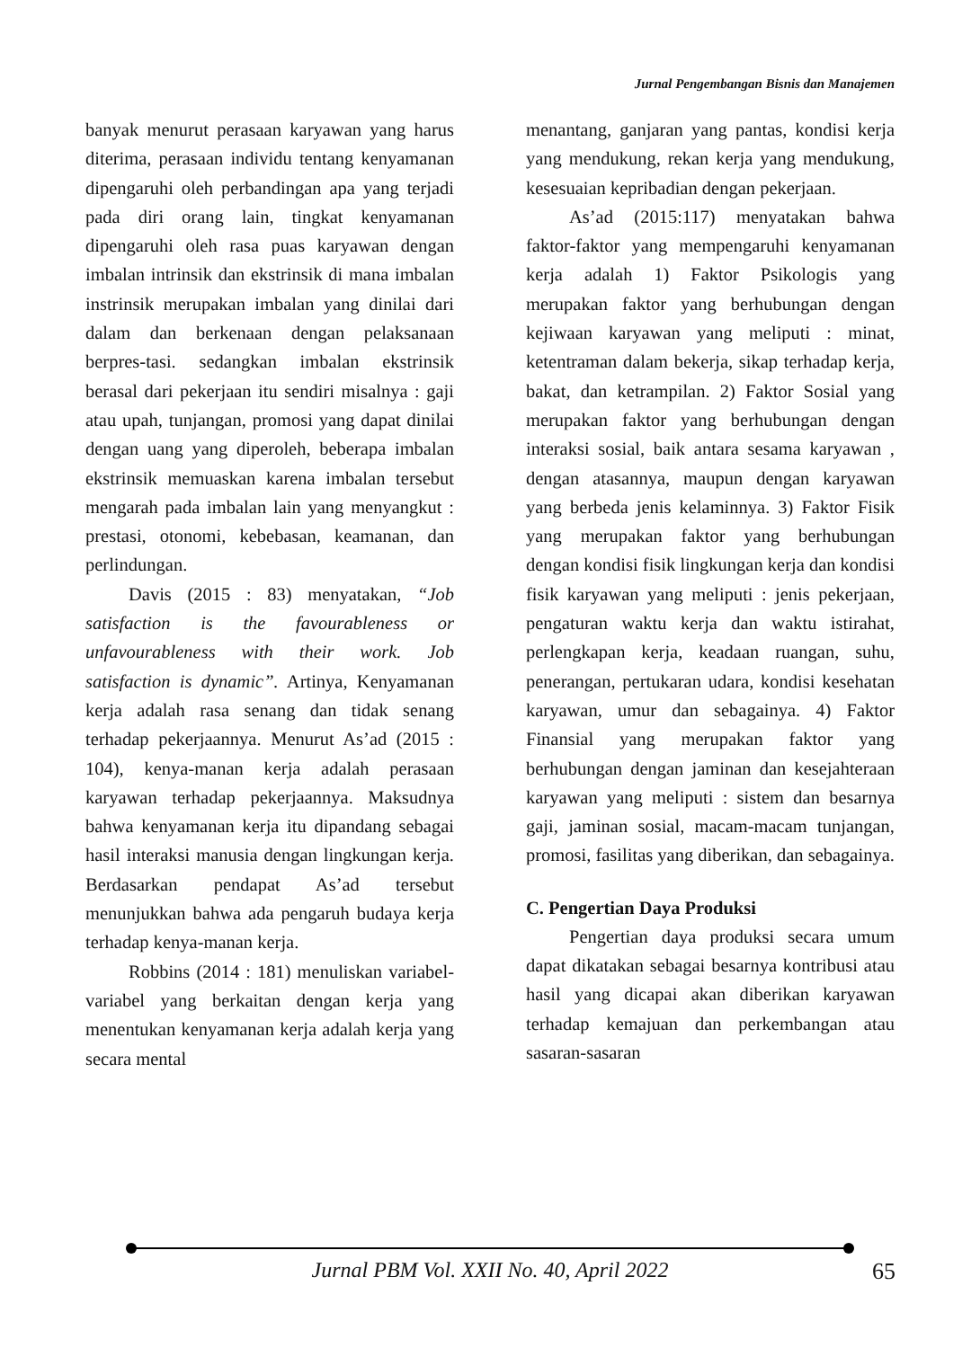Jurnal Pengembangan Bisnis dan Manajemen
banyak menurut perasaan karyawan yang harus diterima, perasaan individu tentang kenyamanan dipengaruhi oleh perbandingan apa yang terjadi pada diri orang lain, tingkat kenyamanan dipengaruhi oleh rasa puas karyawan dengan imbalan intrinsik dan ekstrinsik di mana imbalan instrinsik merupakan imbalan yang dinilai dari dalam dan berkenaan dengan pelaksanaan berpres-tasi. sedangkan imbalan ekstrinsik berasal dari pekerjaan itu sendiri misalnya : gaji atau upah, tunjangan, promosi yang dapat dinilai dengan uang yang diperoleh, beberapa imbalan ekstrinsik memuaskan karena imbalan tersebut mengarah pada imbalan lain yang menyangkut : prestasi, otonomi, kebebasan, keamanan, dan perlindungan.
Davis (2015 : 83) menyatakan, “Job satisfaction is the favourableness or unfavourableness with their work. Job satisfaction is dynamic”. Artinya, Kenyamanan kerja adalah rasa senang dan tidak senang terhadap pekerjaannya. Menurut As’ad (2015 : 104), kenya-manan kerja adalah perasaan karyawan terhadap pekerjaannya. Maksudnya bahwa kenyamanan kerja itu dipandang sebagai hasil interaksi manusia dengan lingkungan kerja. Berdasarkan pendapat As’ad tersebut menunjukkan bahwa ada pengaruh budaya kerja terhadap kenya-manan kerja.
Robbins (2014 : 181) menuliskan variabel-variabel yang berkaitan dengan kerja yang menentukan kenyamanan kerja adalah kerja yang secara mental
menantang, ganjaran yang pantas, kondisi kerja yang mendukung, rekan kerja yang mendukung, kesesuaian kepribadian dengan pekerjaan.
As’ad (2015:117) menyatakan bahwa faktor-faktor yang mempengaruhi kenyamanan kerja adalah 1) Faktor Psikologis yang merupakan faktor yang berhubungan dengan kejiwaan karyawan yang meliputi : minat, ketentraman dalam bekerja, sikap terhadap kerja, bakat, dan ketrampilan. 2) Faktor Sosial yang merupakan faktor yang berhubungan dengan interaksi sosial, baik antara sesama karyawan , dengan atasannya, maupun dengan karyawan yang berbeda jenis kelaminnya. 3) Faktor Fisik yang merupakan faktor yang berhubungan dengan kondisi fisik lingkungan kerja dan kondisi fisik karyawan yang meliputi : jenis pekerjaan, pengaturan waktu kerja dan waktu istirahat, perlengkapan kerja, keadaan ruangan, suhu, penerangan, pertukaran udara, kondisi kesehatan karyawan, umur dan sebagainya. 4) Faktor Finansial yang merupakan faktor yang berhubungan dengan jaminan dan kesejahteraan karyawan yang meliputi : sistem dan besarnya gaji, jaminan sosial, macam-macam tunjangan, promosi, fasilitas yang diberikan, dan sebagainya.
C. Pengertian Daya Produksi
Pengertian daya produksi secara umum dapat dikatakan sebagai besarnya kontribusi atau hasil yang dicapai akan diberikan karyawan terhadap kemajuan dan perkembangan atau sasaran-sasaran
Jurnal PBM Vol. XXII No. 40, April 2022 65